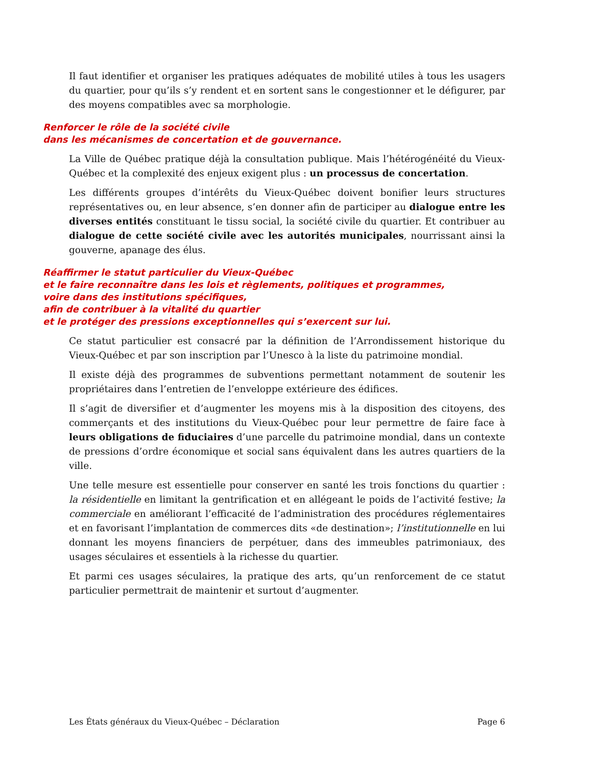Il faut identifier et organiser les pratiques adéquates de mobilité utiles à tous les usagers du quartier, pour qu’ils s’y rendent et en sortent sans le congestionner et le défigurer, par des moyens compatibles avec sa morphologie.
Renforcer le rôle de la société civile
dans les mécanismes de concertation et de gouvernance.
La Ville de Québec pratique déjà la consultation publique. Mais l’hétérogénéité du Vieux-Québec et la complexité des enjeux exigent plus : un processus de concertation.
Les différents groupes d’intérêts du Vieux-Québec doivent bonifier leurs structures représentatives ou, en leur absence, s’en donner afin de participer au dialogue entre les diverses entités constituant le tissu social, la société civile du quartier. Et contribuer au dialogue de cette société civile avec les autorités municipales, nourrissant ainsi la gouverne, apanage des élus.
Réaffirmer le statut particulier du Vieux-Québec
et le faire reconnaître dans les lois et règlements, politiques et programmes,
voire dans des institutions spécifiques,
afin de contribuer à la vitalité du quartier
et le protéger des pressions exceptionnelles qui s’exercent sur lui.
Ce statut particulier est consacré par la définition de l’Arrondissement historique du Vieux-Québec et par son inscription par l’Unesco à la liste du patrimoine mondial.
Il existe déjà des programmes de subventions permettant notamment de soutenir les propriétaires dans l’entretien de l’enveloppe extérieure des édifices.
Il s’agit de diversifier et d’augmenter les moyens mis à la disposition des citoyens, des commerçants et des institutions du Vieux-Québec pour leur permettre de faire face à leurs obligations de fiduciaires d’une parcelle du patrimoine mondial, dans un contexte de pressions d’ordre économique et social sans équivalent dans les autres quartiers de la ville.
Une telle mesure est essentielle pour conserver en santé les trois fonctions du quartier : la résidentielle en limitant la gentrification et en allégeant le poids de l’activité festive; la commerciale en améliorant l’efficacité de l’administration des procédures réglementaires et en favorisant l’implantation de commerces dits «de destination»; l’institutionnelle en lui donnant les moyens financiers de perpétuer, dans des immeubles patrimoniaux, des usages séculaires et essentiels à la richesse du quartier.
Et parmi ces usages séculaires, la pratique des arts, qu’un renforcement de ce statut particulier permettrait de maintenir et surtout d’augmenter.
Les États généraux du Vieux-Québec – Déclaration Page 6